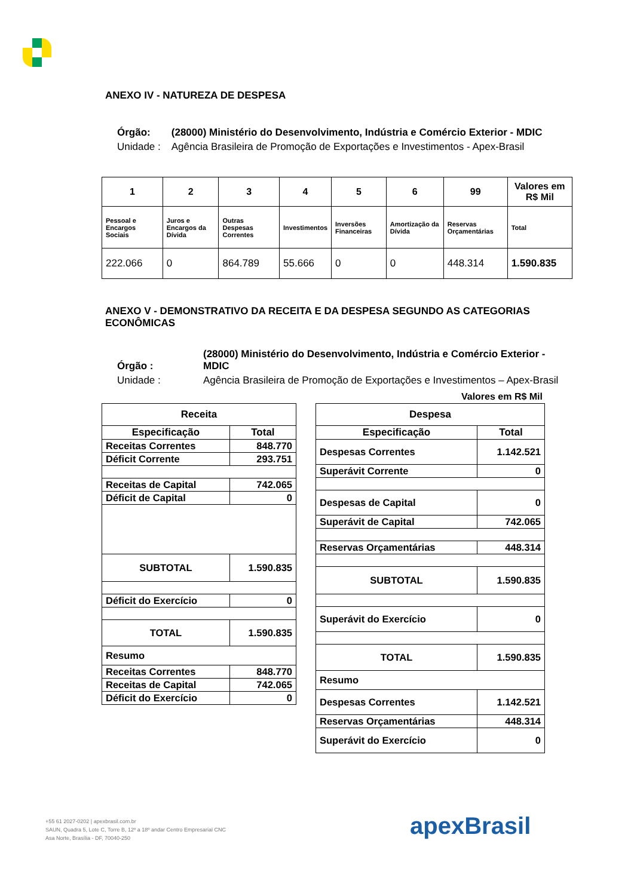ANEXO IV - NATUREZA DE DESPESA
| Órgão: | (28000) Ministério do Desenvolvimento, Indústria e Comércio Exterior - MDIC |
| Unidade : | Agência Brasileira de Promoção de Exportações e Investimentos - Apex-Brasil |
| 1 | 2 | 3 | 4 | 5 | 6 | 99 | Valores em R$ Mil |
| --- | --- | --- | --- | --- | --- | --- | --- |
| Pessoal e Encargos Sociais | Juros e Encargos da Dívida | Outras Despesas Correntes | Investimentos | Inversões Financeiras | Amortização da Dívida | Reservas Orçamentárias | Total |
| 222.066 | 0 | 864.789 | 55.666 | 0 | 0 | 448.314 | 1.590.835 |
ANEXO V - DEMONSTRATIVO DA RECEITA E DA DESPESA SEGUNDO AS CATEGORIAS ECONÔMICAS
| Órgão : | (28000) Ministério do Desenvolvimento, Indústria e Comércio Exterior - MDIC |
| Unidade : | Agência Brasileira de Promoção de Exportações e Investimentos – Apex-Brasil |
Valores em R$ Mil
| Receita | |
| --- | --- |
| Especificação | Total |
| Receitas Correntes | 848.770 |
| Déficit Corrente | 293.751 |
| Receitas de Capital | 742.065 |
| Déficit de Capital | 0 |
| SUBTOTAL | 1.590.835 |
| Déficit do Exercício | 0 |
| TOTAL | 1.590.835 |
| Resumo | |
| Receitas Correntes | 848.770 |
| Receitas de Capital | 742.065 |
| Déficit do Exercício | 0 |
| Despesa | |
| --- | --- |
| Especificação | Total |
| Despesas Correntes | 1.142.521 |
| Superávit Corrente | 0 |
| Despesas de Capital | 0 |
| Superávit de Capital | 742.065 |
| Reservas Orçamentárias | 448.314 |
| SUBTOTAL | 1.590.835 |
| Superávit do Exercício | 0 |
| TOTAL | 1.590.835 |
| Resumo | |
| Despesas Correntes | 1.142.521 |
| Reservas Orçamentárias | 448.314 |
| Superávit do Exercício | 0 |
+55 61 2027-0202 | apexbrasil.com.br
SAUN, Quadra 5, Lote C, Torre B, 12º a 18º andar Centro Empresarial CNC
Asa Norte, Brasília - DF, 70040-250
apexBrasil